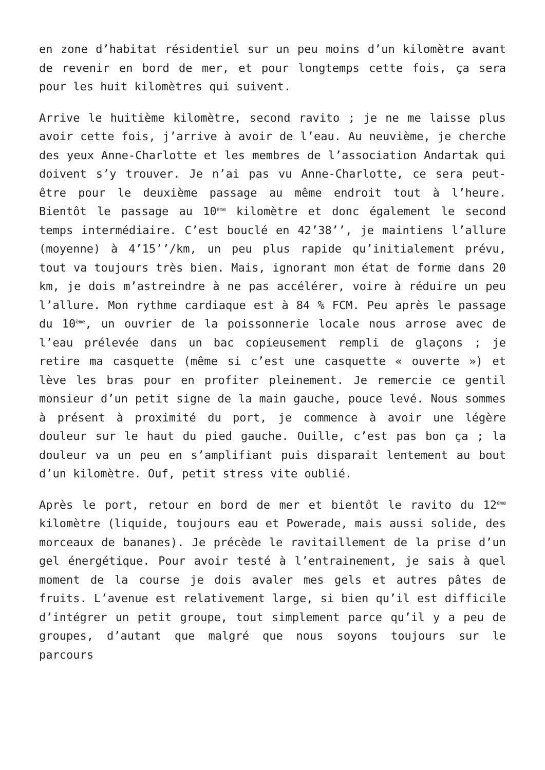en zone d’habitat résidentiel sur un peu moins d’un kilomètre avant de revenir en bord de mer, et pour longtemps cette fois, ça sera pour les huit kilomètres qui suivent.
Arrive le huitième kilomètre, second ravito ; je ne me laisse plus avoir cette fois, j’arrive à avoir de l’eau. Au neuvième, je cherche des yeux Anne-Charlotte et les membres de l’association Andartak qui doivent s’y trouver. Je n’ai pas vu Anne-Charlotte, ce sera peut-être pour le deuxième passage au même endroit tout à l’heure. Bientôt le passage au 10<sup>ème</sup> kilomètre et donc également le second temps intermédiaire. C’est bouclé en 42’38’’, je maintiens l’allure (moyenne) à 4’15’’/km, un peu plus rapide qu’initialement prévu, tout va toujours très bien. Mais, ignorant mon état de forme dans 20 km, je dois m’astreindre à ne pas accélérer, voire à réduire un peu l’allure. Mon rythme cardiaque est à 84 % FCM. Peu après le passage du 10<sup>ème</sup>, un ouvrier de la poissonnerie locale nous arrose avec de l’eau prélevée dans un bac copieusement rempli de glaçons ; je retire ma casquette (même si c’est une casquette « ouverte ») et lève les bras pour en profiter pleinement. Je remercie ce gentil monsieur d’un petit signe de la main gauche, pouce levé. Nous sommes à présent à proximité du port, je commence à avoir une légère douleur sur le haut du pied gauche. Ouille, c’est pas bon ça ; la douleur va un peu en s’amplifiant puis disparait lentement au bout d’un kilomètre. Ouf, petit stress vite oublié.
Après le port, retour en bord de mer et bientôt le ravito du 12<sup>ème</sup> kilomètre (liquide, toujours eau et Powerade, mais aussi solide, des morceaux de bananes). Je précède le ravitaillement de la prise d’un gel énergétique. Pour avoir testé à l’entrainement, je sais à quel moment de la course je dois avaler mes gels et autres pâtes de fruits. L’avenue est relativement large, si bien qu’il est difficile d’intégrer un petit groupe, tout simplement parce qu’il y a peu de groupes, d’autant que malgré que nous soyons toujours sur le parcours